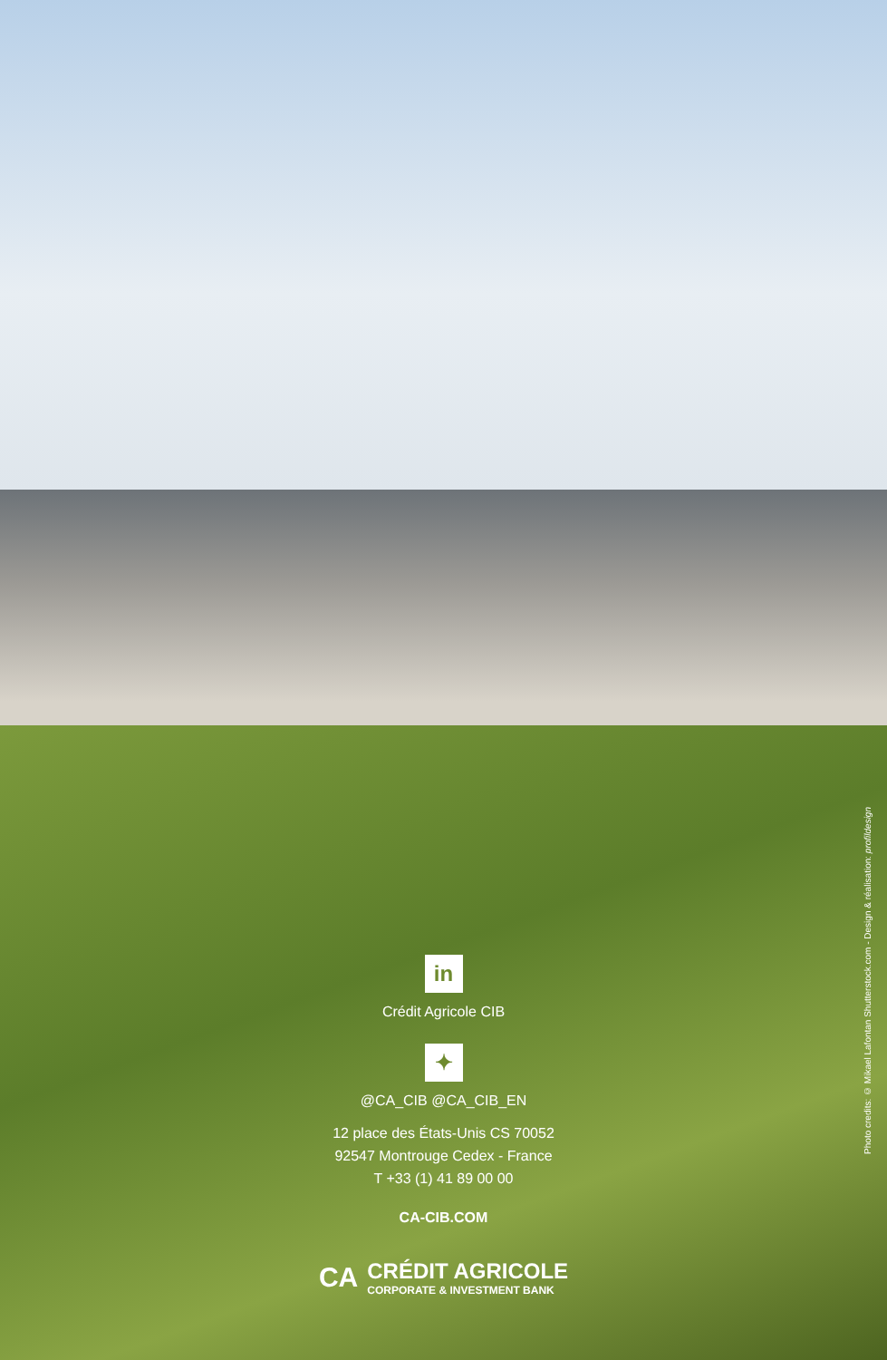in
Crédit Agricole CIB
✦
@CA_CIB @CA_CIB_EN
12 place des États-Unis CS 70052
92547 Montrouge Cedex - France
T +33 (1) 41 89 00 00
CA-CIB.COM
CA
CRÉDIT AGRICOLE
CORPORATE & INVESTMENT BANK
Photo credits: © Mikael Lafontan Shutterstock.com - Design & réalisation: profildesign